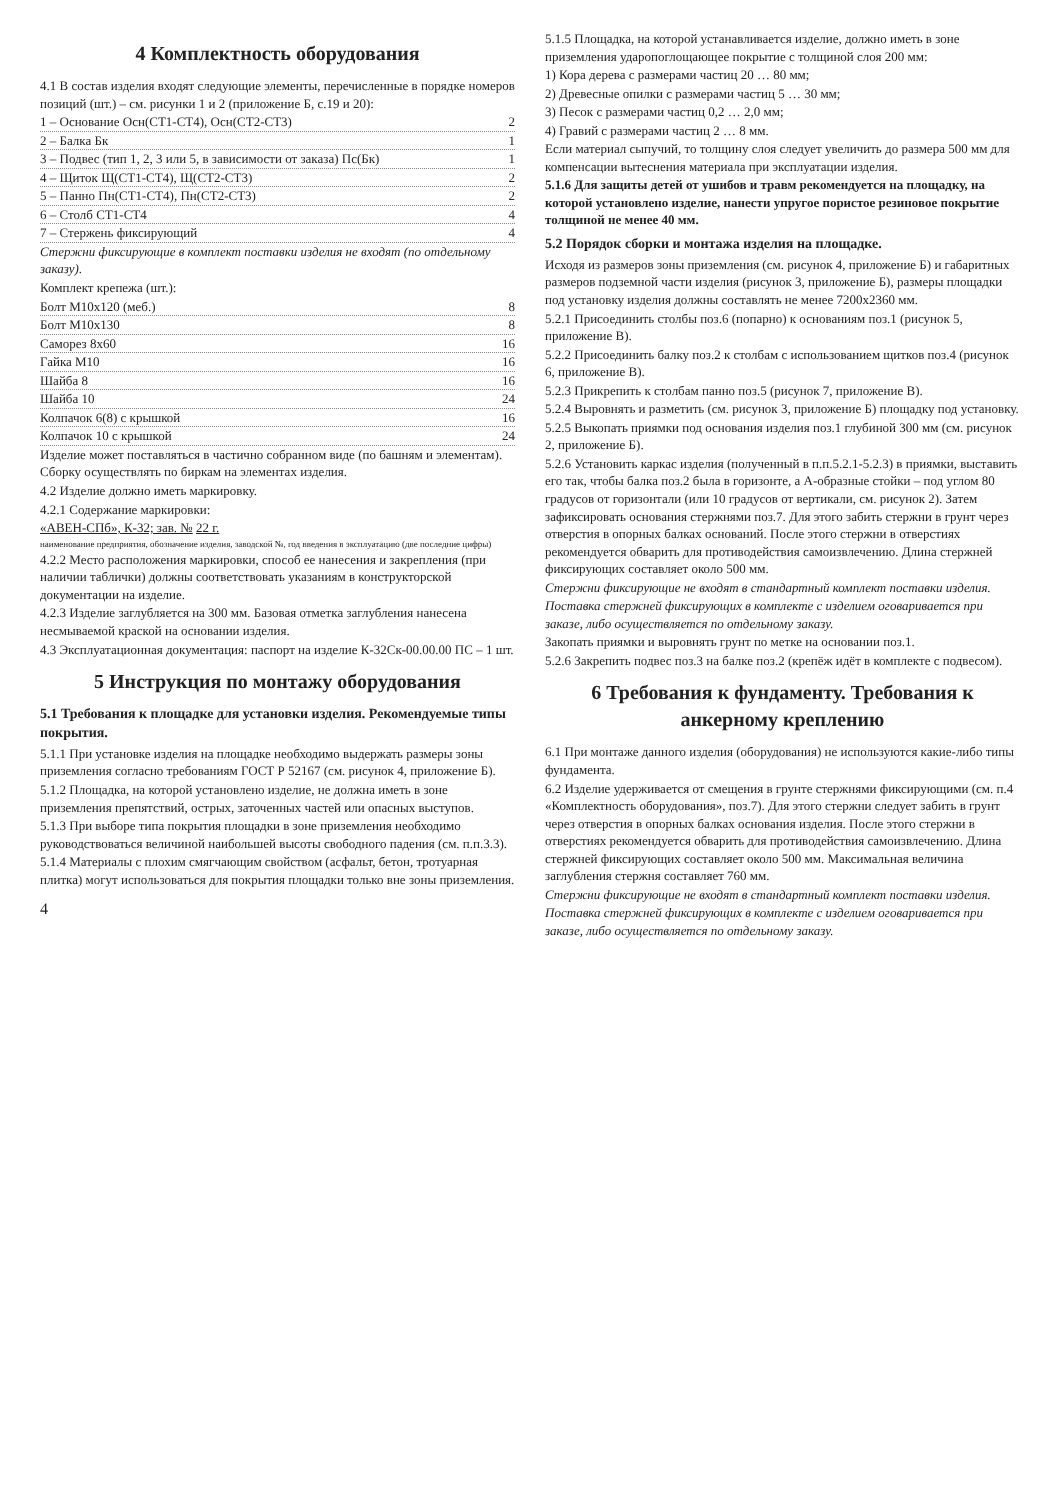4 Комплектность оборудования
4.1 В состав изделия входят следующие элементы, перечисленные в порядке номеров позиций (шт.) – см. рисунки 1 и 2 (приложение Б, с.19 и 20):
1 – Основание Осн(СТ1-СТ4), Осн(СТ2-СТ3) 2
2 – Балка Бк 1
3 – Подвес (тип 1, 2, 3 или 5, в зависимости от заказа) Пс(Бк) 1
4 – Щиток Щ(СТ1-СТ4), Щ(СТ2-СТ3) 2
5 – Панно Пн(СТ1-СТ4), Пн(СТ2-СТ3) 2
6 – Столб СТ1-СТ4 4
7 – Стержень фиксирующий 4
Стержни фиксирующие в комплект поставки изделия не входят (по отдельному заказу).
Комплект крепежа (шт.):
Болт М10х120 (меб.) 8
Болт М10х130 8
Саморез 8х60 16
Гайка М10 16
Шайба 8 16
Шайба 10 24
Колпачок 6(8) с крышкой 16
Колпачок 10 с крышкой 24
Изделие может поставляться в частично собранном виде (по башням и элементам). Сборку осуществлять по биркам на элементах изделия.
4.2 Изделие должно иметь маркировку.
4.2.1 Содержание маркировки:
«АВЕН-СПб», К-32; зав. № 22 г.
наименование предприятия, обозначение изделия, заводской №, год введения в эксплуатацию (две последние цифры)
4.2.2 Место расположения маркировки, способ ее нанесения и закрепления (при наличии таблички) должны соответствовать указаниям в конструкторской документации на изделие.
4.2.3 Изделие заглубляется на 300 мм. Базовая отметка заглубления нанесена несмываемой краской на основании изделия.
4.3 Эксплуатационная документация: паспорт на изделие К-32Ск-00.00.00 ПС – 1 шт.
5 Инструкция по монтажу оборудования
5.1 Требования к площадке для установки изделия. Рекомендуемые типы покрытия.
5.1.1 При установке изделия на площадке необходимо выдержать размеры зоны приземления согласно требованиям ГОСТ Р 52167 (см. рисунок 4, приложение Б).
5.1.2 Площадка, на которой установлено изделие, не должна иметь в зоне приземления препятствий, острых, заточенных частей или опасных выступов.
5.1.3 При выборе типа покрытия площадки в зоне приземления необходимо руководствоваться величиной наибольшей высоты свободного падения (см. п.п.3.3).
5.1.4 Материалы с плохим смягчающим свойством (асфальт, бетон, тротуарная плитка) могут использоваться для покрытия площадки только вне зоны приземления.
4
5.1.5 Площадка, на которой устанавливается изделие, должно иметь в зоне приземления ударопоглощающее покрытие с толщиной слоя 200 мм:
1) Кора дерева с размерами частиц 20 … 80 мм;
2) Древесные опилки с размерами частиц 5 … 30 мм;
3) Песок с размерами частиц 0,2 … 2,0 мм;
4) Гравий с размерами частиц 2 … 8 мм.
Если материал сыпучий, то толщину слоя следует увеличить до размера 500 мм для компенсации вытеснения материала при эксплуатации изделия.
5.1.6 Для защиты детей от ушибов и травм рекомендуется на площадку, на которой установлено изделие, нанести упругое пористое резиновое покрытие толщиной не менее 40 мм.
5.2 Порядок сборки и монтажа изделия на площадке.
Исходя из размеров зоны приземления (см. рисунок 4, приложение Б) и габаритных размеров подземной части изделия (рисунок 3, приложение Б), размеры площадки под установку изделия должны составлять не менее 7200х2360 мм.
5.2.1 Присоединить столбы поз.6 (попарно) к основаниям поз.1 (рисунок 5, приложение В).
5.2.2 Присоединить балку поз.2 к столбам с использованием щитков поз.4 (рисунок 6, приложение В).
5.2.3 Прикрепить к столбам панно поз.5 (рисунок 7, приложение В).
5.2.4 Выровнять и разметить (см. рисунок 3, приложение Б) площадку под установку.
5.2.5 Выкопать приямки под основания изделия поз.1 глубиной 300 мм (см. рисунок 2, приложение Б).
5.2.6 Установить каркас изделия (полученный в п.п.5.2.1-5.2.3) в приямки, выставить его так, чтобы балка поз.2 была в горизонте, а А-образные стойки – под углом 80 градусов от горизонтали (или 10 градусов от вертикали, см. рисунок 2). Затем зафиксировать основания стержнями поз.7. Для этого забить стержни в грунт через отверстия в опорных балках оснований. После этого стержни в отверстиях рекомендуется обварить для противодействия самоизвлечению. Длина стержней фиксирующих составляет около 500 мм.
Стержни фиксирующие не входят в стандартный комплект поставки изделия.
Поставка стержней фиксирующих в комплекте с изделием оговаривается при заказе, либо осуществляется по отдельному заказу.
Закопать приямки и выровнять грунт по метке на основании поз.1.
5.2.6 Закрепить подвес поз.3 на балке поз.2 (крепёж идёт в комплекте с подвесом).
6 Требования к фундаменту. Требования к анкерному креплению
6.1 При монтаже данного изделия (оборудования) не используются какие-либо типы фундамента.
6.2 Изделие удерживается от смещения в грунте стержнями фиксирующими (см. п.4 «Комплектность оборудования», поз.7). Для этого стержни следует забить в грунт через отверстия в опорных балках основания изделия. После этого стержни в отверстиях рекомендуется обварить для противодействия самоизвлечению. Длина стержней фиксирующих составляет около 500 мм. Максимальная величина заглубления стержня составляет 760 мм.
Стержни фиксирующие не входят в стандартный комплект поставки изделия.
Поставка стержней фиксирующих в комплекте с изделием оговаривается при заказе, либо осуществляется по отдельному заказу.